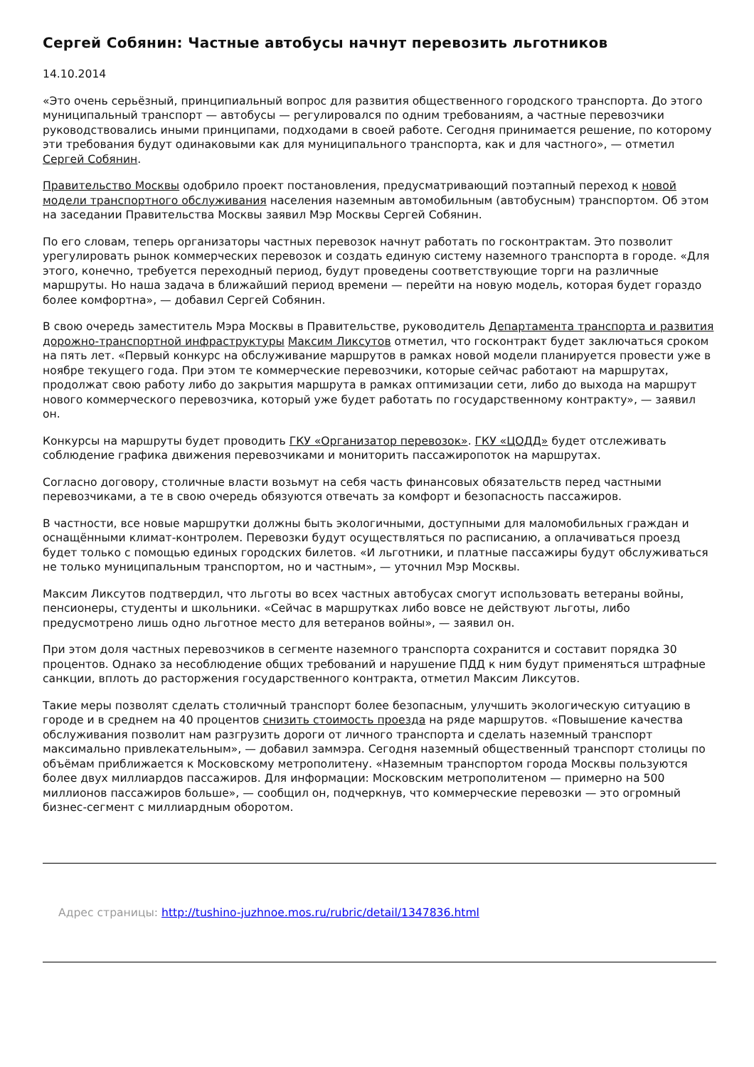Сергей Собянин: Частные автобусы начнут перевозить льготников
14.10.2014
«Это очень серьёзный, принципиальный вопрос для развития общественного городского транспорта. До этого муниципальный транспорт — автобусы — регулировался по одним требованиям, а частные перевозчики руководствовались иными принципами, подходами в своей работе. Сегодня принимается решение, по которому эти требования будут одинаковыми как для муниципального транспорта, как и для частного», — отметил Сергей Собянин.
Правительство Москвы одобрило проект постановления, предусматривающий поэтапный переход к новой модели транспортного обслуживания населения наземным автомобильным (автобусным) транспортом. Об этом на заседании Правительства Москвы заявил Мэр Москвы Сергей Собянин.
По его словам, теперь организаторы частных перевозок начнут работать по госконтрактам. Это позволит урегулировать рынок коммерческих перевозок и создать единую систему наземного транспорта в городе. «Для этого, конечно, требуется переходный период, будут проведены соответствующие торги на различные маршруты. Но наша задача в ближайший период времени — перейти на новую модель, которая будет гораздо более комфортна», — добавил Сергей Собянин.
В свою очередь заместитель Мэра Москвы в Правительстве, руководитель Департамента транспорта и развития дорожно-транспортной инфраструктуры Максим Ликсутов отметил, что госконтракт будет заключаться сроком на пять лет. «Первый конкурс на обслуживание маршрутов в рамках новой модели планируется провести уже в ноябре текущего года. При этом те коммерческие перевозчики, которые сейчас работают на маршрутах, продолжат свою работу либо до закрытия маршрута в рамках оптимизации сети, либо до выхода на маршрут нового коммерческого перевозчика, который уже будет работать по государственному контракту», — заявил он.
Конкурсы на маршруты будет проводить ГКУ «Организатор перевозок». ГКУ «ЦОДД» будет отслеживать соблюдение графика движения перевозчиками и мониторить пассажиропоток на маршрутах.
Согласно договору, столичные власти возьмут на себя часть финансовых обязательств перед частными перевозчиками, а те в свою очередь обязуются отвечать за комфорт и безопасность пассажиров.
В частности, все новые маршрутки должны быть экологичными, доступными для маломобильных граждан и оснащёнными климат-контролем. Перевозки будут осуществляться по расписанию, а оплачиваться проезд будет только с помощью единых городских билетов. «И льготники, и платные пассажиры будут обслуживаться не только муниципальным транспортом, но и частным», — уточнил Мэр Москвы.
Максим Ликсутов подтвердил, что льготы во всех частных автобусах смогут использовать ветераны войны, пенсионеры, студенты и школьники. «Сейчас в маршрутках либо вовсе не действуют льготы, либо предусмотрено лишь одно льготное место для ветеранов войны», — заявил он.
При этом доля частных перевозчиков в сегменте наземного транспорта сохранится и составит порядка 30 процентов. Однако за несоблюдение общих требований и нарушение ПДД к ним будут применяться штрафные санкции, вплоть до расторжения государственного контракта, отметил Максим Ликсутов.
Такие меры позволят сделать столичный транспорт более безопасным, улучшить экологическую ситуацию в городе и в среднем на 40 процентов снизить стоимость проезда на ряде маршрутов. «Повышение качества обслуживания позволит нам разгрузить дороги от личного транспорта и сделать наземный транспорт максимально привлекательным», — добавил заммэра. Сегодня наземный общественный транспорт столицы по объёмам приближается к Московскому метрополитену. «Наземным транспортом города Москвы пользуются более двух миллиардов пассажиров. Для информации: Московским метрополитеном — примерно на 500 миллионов пассажиров больше», — сообщил он, подчеркнув, что коммерческие перевозки — это огромный бизнес-сегмент с миллиардным оборотом.
Адрес страницы: http://tushino-juzhnoe.mos.ru/rubric/detail/1347836.html